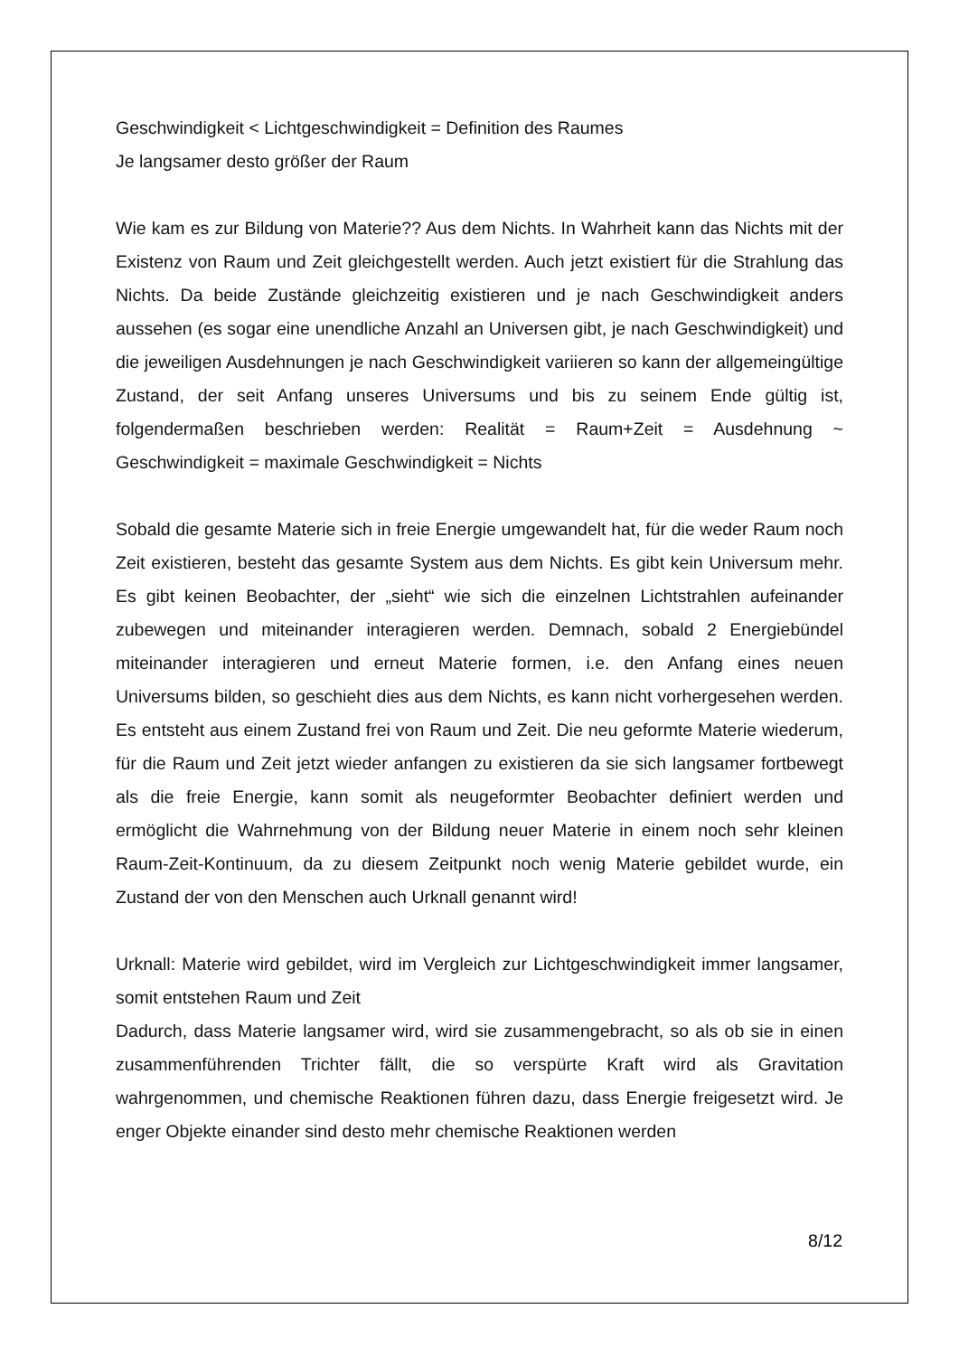Geschwindigkeit < Lichtgeschwindigkeit = Definition des Raumes
Je langsamer desto größer der Raum
Wie kam es zur Bildung von Materie?? Aus dem Nichts. In Wahrheit kann das Nichts mit der Existenz von Raum und Zeit gleichgestellt werden. Auch jetzt existiert für die Strahlung das Nichts. Da beide Zustände gleichzeitig existieren und je nach Geschwindigkeit anders aussehen (es sogar eine unendliche Anzahl an Universen gibt, je nach Geschwindigkeit) und die jeweiligen Ausdehnungen je nach Geschwindigkeit variieren so kann der allgemeingültige Zustand, der seit Anfang unseres Universums und bis zu seinem Ende gültig ist, folgendermaßen beschrieben werden: Realität = Raum+Zeit = Ausdehnung ~ Geschwindigkeit = maximale Geschwindigkeit = Nichts
Sobald die gesamte Materie sich in freie Energie umgewandelt hat, für die weder Raum noch Zeit existieren, besteht das gesamte System aus dem Nichts. Es gibt kein Universum mehr. Es gibt keinen Beobachter, der „sieht“ wie sich die einzelnen Lichtstrahlen aufeinander zubewegen und miteinander interagieren werden. Demnach, sobald 2 Energiebündel miteinander interagieren und erneut Materie formen, i.e. den Anfang eines neuen Universums bilden, so geschieht dies aus dem Nichts, es kann nicht vorhergesehen werden. Es entsteht aus einem Zustand frei von Raum und Zeit. Die neu geformte Materie wiederum, für die Raum und Zeit jetzt wieder anfangen zu existieren da sie sich langsamer fortbewegt als die freie Energie, kann somit als neugeformter Beobachter definiert werden und ermöglicht die Wahrnehmung von der Bildung neuer Materie in einem noch sehr kleinen Raum-Zeit-Kontinuum, da zu diesem Zeitpunkt noch wenig Materie gebildet wurde, ein Zustand der von den Menschen auch Urknall genannt wird!
Urknall: Materie wird gebildet, wird im Vergleich zur Lichtgeschwindigkeit immer langsamer, somit entstehen Raum und Zeit
Dadurch, dass Materie langsamer wird, wird sie zusammengebracht, so als ob sie in einen zusammenführenden Trichter fällt, die so verspürte Kraft wird als Gravitation wahrgenommen, und chemische Reaktionen führen dazu, dass Energie freigesetzt wird. Je enger Objekte einander sind desto mehr chemische Reaktionen werden
8/12